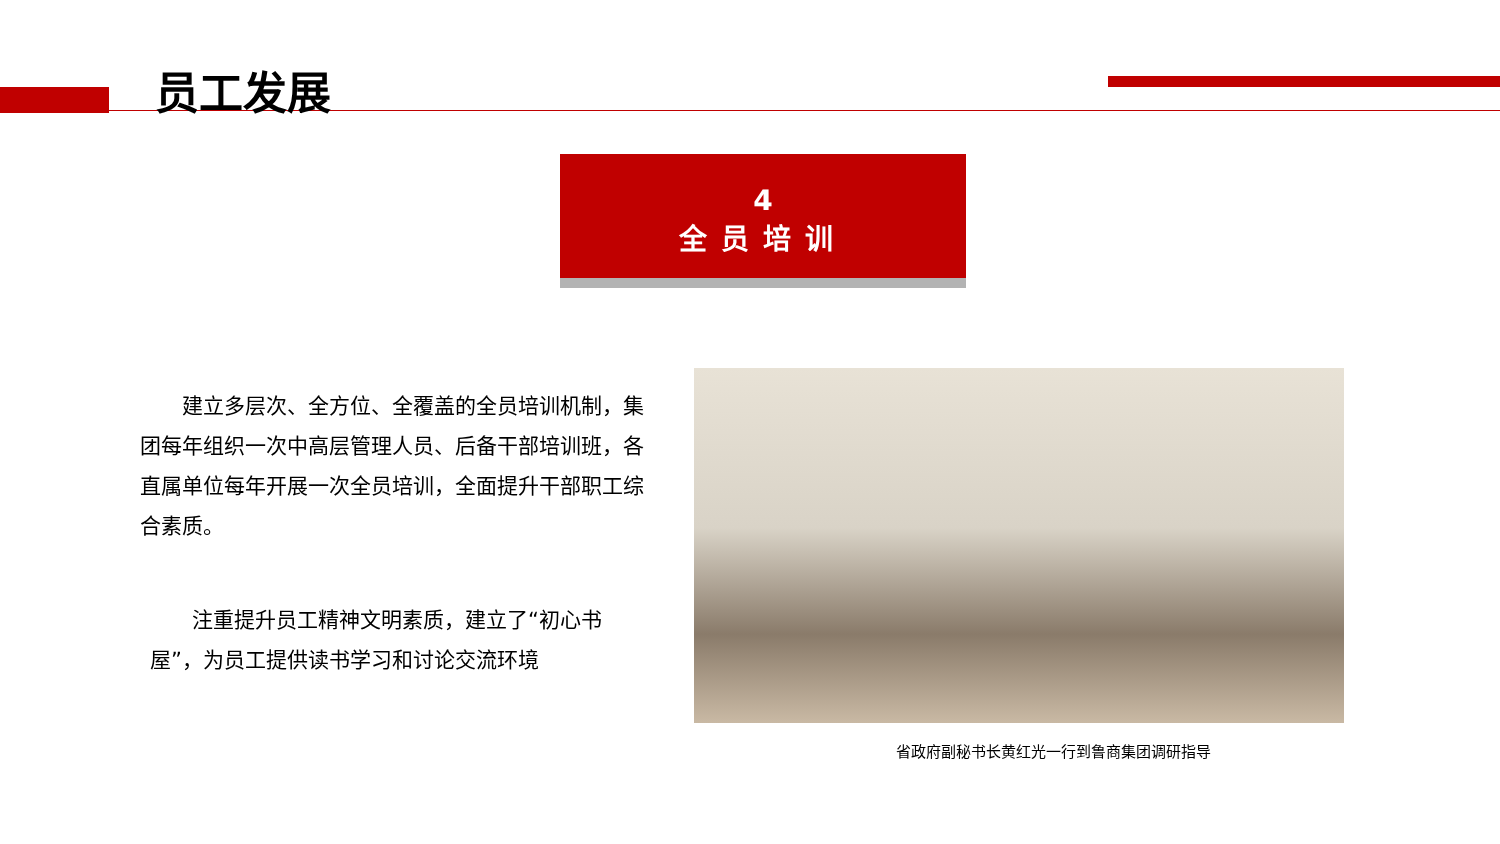员工发展
4
全员培训
　　建立多层次、全方位、全覆盖的全员培训机制，集团每年组织一次中高层管理人员、后备干部培训班，各直属单位每年开展一次全员培训，全面提升干部职工综合素质。
　　注重提升员工精神文明素质，建立了“初心书屋”，为员工提供读书学习和讨论交流环境
省政府副秘书长黄红光一行到鲁商集团调研指导